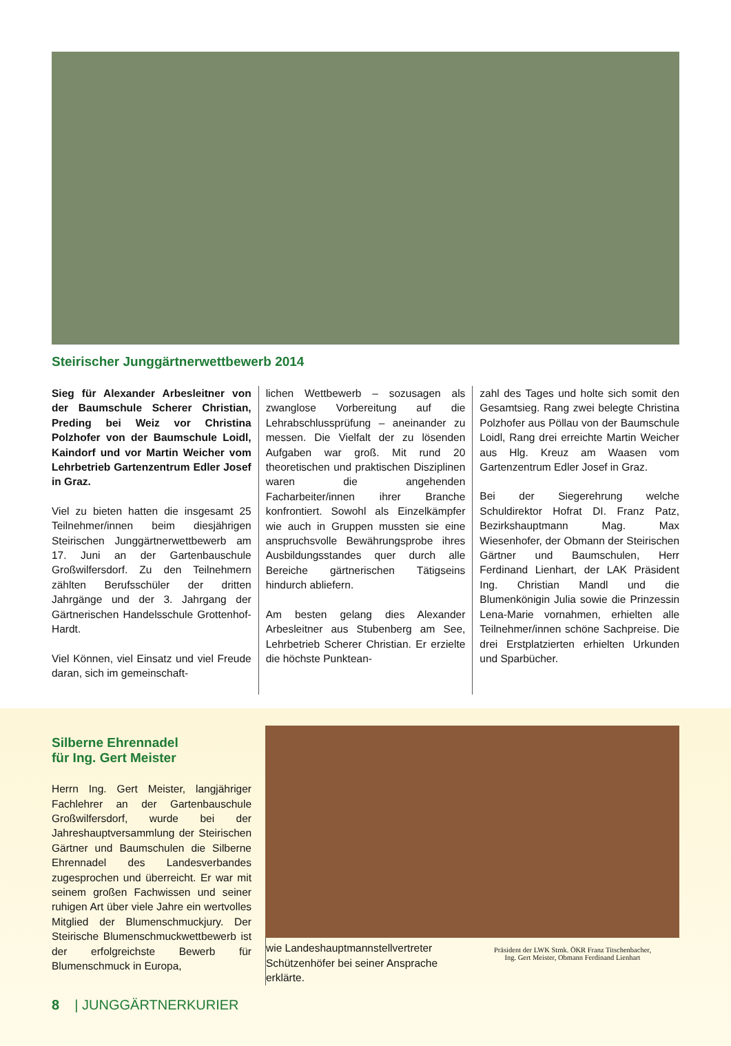Steirischer Junggärtnerwettbewerb 2014
Sieg für Alexander Arbesleitner von der Baumschule Scherer Christian, Preding bei Weiz vor Christina Polzhofer von der Baumschule Loidl, Kaindorf und vor Martin Weicher vom Lehrbetrieb Gartenzentrum Edler Josef in Graz.
Viel zu bieten hatten die insgesamt 25 Teilnehmer/innen beim diesjährigen Steirischen Junggärtnerwettbewerb am 17. Juni an der Gartenbauschule Großwilfersdorf. Zu den Teilnehmern zählten Berufsschüler der dritten Jahrgänge und der 3. Jahrgang der Gärtnerischen Handelsschule Grottenhof-Hardt.
Viel Können, viel Einsatz und viel Freude daran, sich im gemeinschaft-
lichen Wettbewerb – sozusagen als zwanglose Vorbereitung auf die Lehrabschlussprüfung – aneinander zu messen. Die Vielfalt der zu lösenden Aufgaben war groß. Mit rund 20 theoretischen und praktischen Disziplinen waren die angehenden Facharbeiter/innen ihrer Branche konfrontiert. Sowohl als Einzelkämpfer wie auch in Gruppen mussten sie eine anspruchsvolle Bewährungsprobe ihres Ausbildungsstandes quer durch alle Bereiche gärtnerischen Tätigseins hindurch abliefern.
Am besten gelang dies Alexander Arbesleitner aus Stubenberg am See, Lehrbetrieb Scherer Christian. Er erzielte die höchste Punktean-
zahl des Tages und holte sich somit den Gesamtsieg. Rang zwei belegte Christina Polzhofer aus Pöllau von der Baumschule Loidl, Rang drei erreichte Martin Weicher aus Hlg. Kreuz am Waasen vom Gartenzentrum Edler Josef in Graz.
Bei der Siegerehrung welche Schuldirektor Hofrat DI. Franz Patz, Bezirkshauptmann Mag. Max Wiesenhofer, der Obmann der Steirischen Gärtner und Baumschulen, Herr Ferdinand Lienhart, der LAK Präsident Ing. Christian Mandl und die Blumenkönigin Julia sowie die Prinzessin Lena-Marie vornahmen, erhielten alle Teilnehmer/innen schöne Sachpreise. Die drei Erstplatzierten erhielten Urkunden und Sparbücher.
Silberne Ehrennadel
für Ing. Gert Meister
Herrn Ing. Gert Meister, langjähriger Fachlehrer an der Gartenbauschule Großwilfersdorf, wurde bei der Jahreshauptversammlung der Steirischen Gärtner und Baumschulen die Silberne Ehrennadel des Landesverbandes zugesprochen und überreicht. Er war mit seinem großen Fachwissen und seiner ruhigen Art über viele Jahre ein wertvolles Mitglied der Blumenschmuckjury. Der Steirische Blumenschmuckwettbewerb ist der erfolgreichste Bewerb für Blumenschmuck in Europa,
wie Landeshauptmannstellvertreter Schützenhöfer bei seiner Ansprache erklärte.
Präsident der LWK Stmk. ÖKR Franz Titschenbacher,
Ing. Gert Meister, Obmann Ferdinand Lienhart
8 | JUNGGÄRTNERKURIER